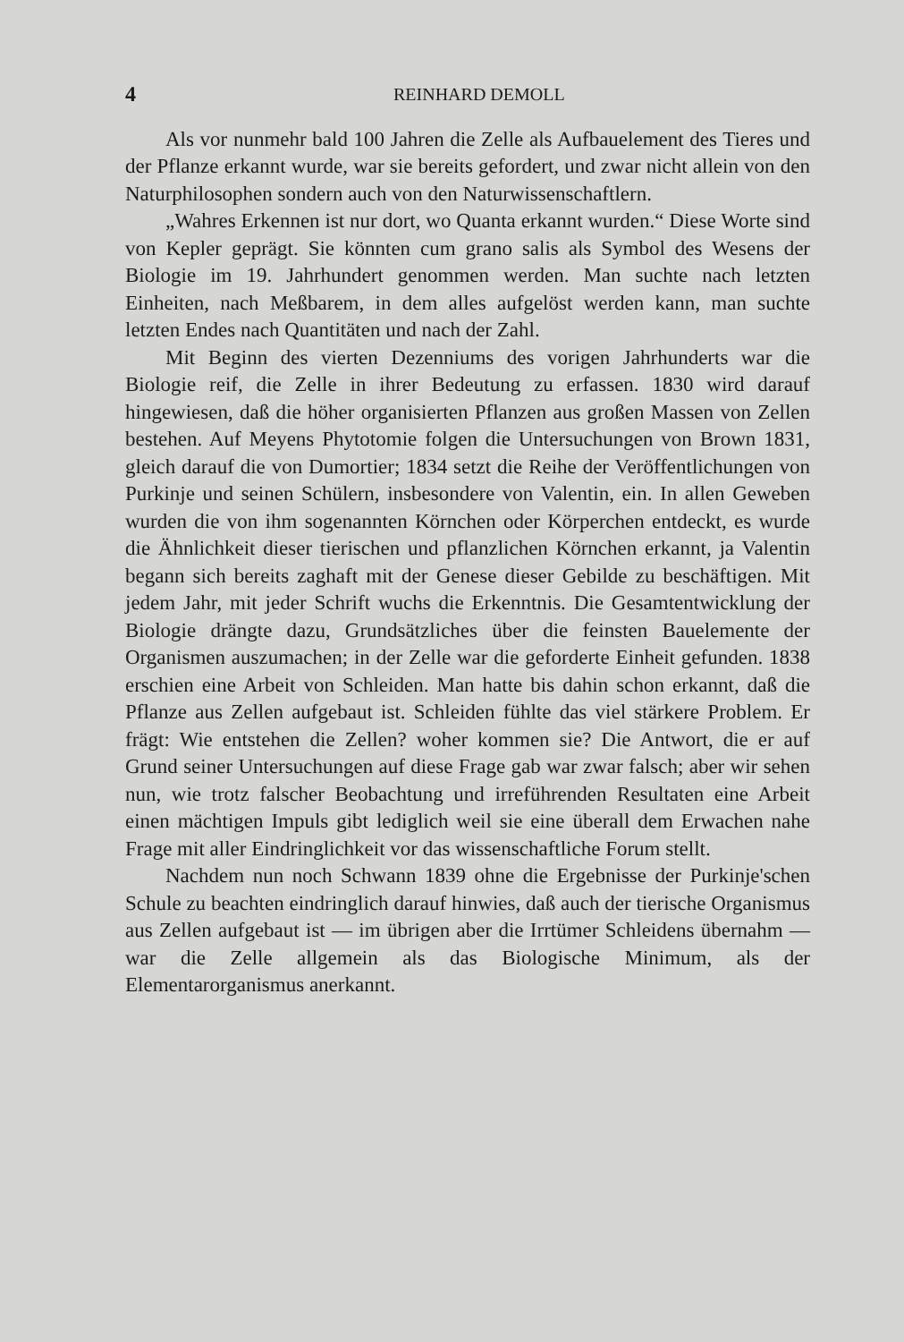4 REINHARD DEMOLL
Als vor nunmehr bald 100 Jahren die Zelle als Aufbauelement des Tieres und der Pflanze erkannt wurde, war sie bereits gefordert, und zwar nicht allein von den Naturphilosophen sondern auch von den Naturwissenschaftlern.
„Wahres Erkennen ist nur dort, wo Quanta erkannt wurden.“ Diese Worte sind von Kepler geprägt. Sie könnten cum grano salis als Symbol des Wesens der Biologie im 19. Jahrhundert genommen werden. Man suchte nach letzten Einheiten, nach Meßbarem, in dem alles aufgelöst werden kann, man suchte letzten Endes nach Quantitäten und nach der Zahl.
Mit Beginn des vierten Dezenniums des vorigen Jahrhunderts war die Biologie reif, die Zelle in ihrer Bedeutung zu erfassen. 1830 wird darauf hingewiesen, daß die höher organisierten Pflanzen aus großen Massen von Zellen bestehen. Auf Meyens Phytotomie folgen die Untersuchungen von Brown 1831, gleich darauf die von Dumortier; 1834 setzt die Reihe der Veröffentlichungen von Purkinje und seinen Schülern, insbesondere von Valentin, ein. In allen Geweben wurden die von ihm sogenannten Körnchen oder Körperchen entdeckt, es wurde die Ähnlichkeit dieser tierischen und pflanzlichen Körnchen erkannt, ja Valentin begann sich bereits zaghaft mit der Genese dieser Gebilde zu beschäftigen. Mit jedem Jahr, mit jeder Schrift wuchs die Erkenntnis. Die Gesamtentwicklung der Biologie drängte dazu, Grundsätzliches über die feinsten Bauelemente der Organismen auszumachen; in der Zelle war die geforderte Einheit gefunden. 1838 erschien eine Arbeit von Schleiden. Man hatte bis dahin schon erkannt, daß die Pflanze aus Zellen aufgebaut ist. Schleiden fühlte das viel stärkere Problem. Er frägt: Wie entstehen die Zellen? woher kommen sie? Die Antwort, die er auf Grund seiner Untersuchungen auf diese Frage gab war zwar falsch; aber wir sehen nun, wie trotz falscher Beobachtung und irreführenden Resultaten eine Arbeit einen mächtigen Impuls gibt lediglich weil sie eine überall dem Erwachen nahe Frage mit aller Eindringlichkeit vor das wissenschaftliche Forum stellt.
Nachdem nun noch Schwann 1839 ohne die Ergebnisse der Purkinje'schen Schule zu beachten eindringlich darauf hinwies, daß auch der tierische Organismus aus Zellen aufgebaut ist — im übrigen aber die Irrtümer Schleidens übernahm — war die Zelle allgemein als das Biologische Minimum, als der Elementarorganismus anerkannt.